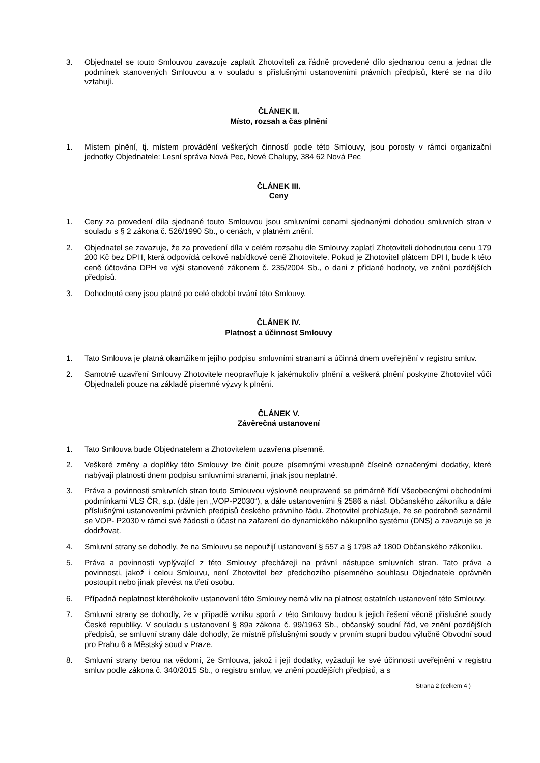3. Objednatel se touto Smlouvou zavazuje zaplatit Zhotoviteli za řádně provedené dílo sjednanou cenu a jednat dle podmínek stanovených Smlouvou a v souladu s příslušnými ustanoveními právních předpisů, které se na dílo vztahují.
ČLÁNEK II.
Místo, rozsah a čas plnění
1. Místem plnění, tj. místem provádění veškerých činností podle této Smlouvy, jsou porosty v rámci organizační jednotky Objednatele: Lesní správa Nová Pec, Nové Chalupy, 384 62 Nová Pec
ČLÁNEK III.
Ceny
1. Ceny za provedení díla sjednané touto Smlouvou jsou smluvními cenami sjednanými dohodou smluvních stran v souladu s § 2 zákona č. 526/1990 Sb., o cenách, v platném znění.
2. Objednatel se zavazuje, že za provedení díla v celém rozsahu dle Smlouvy zaplatí Zhotoviteli dohodnutou cenu 179 200 Kč bez DPH, která odpovídá celkové nabídkové ceně Zhotovitele. Pokud je Zhotovitel plátcem DPH, bude k této ceně účtována DPH ve výši stanovené zákonem č. 235/2004 Sb., o dani z přidané hodnoty, ve znění pozdějších předpisů.
3. Dohodnuté ceny jsou platné po celé období trvání této Smlouvy.
ČLÁNEK IV.
Platnost a účinnost Smlouvy
1. Tato Smlouva je platná okamžikem jejího podpisu smluvními stranami a účinná dnem uveřejnění v registru smluv.
2. Samotné uzavření Smlouvy Zhotovitele neopravňuje k jakémukoliv plnění a veškerá plnění poskytne Zhotovitel vůči Objednateli pouze na základě písemné výzvy k plnění.
ČLÁNEK V.
Závěrečná ustanovení
1. Tato Smlouva bude Objednatelem a Zhotovitelem uzavřena písemně.
2. Veškeré změny a doplňky této Smlouvy lze činit pouze písemnými vzestupně číselně označenými dodatky, které nabývají platnosti dnem podpisu smluvními stranami, jinak jsou neplatné.
3. Práva a povinnosti smluvních stran touto Smlouvou výslovně neupravené se primárně řídí Všeobecnými obchodními podmínkami VLS ČR, s.p. (dále jen „VOP-P2030“), a dále ustanoveními § 2586 a násl. Občanského zákoníku a dále příslušnými ustanoveními právních předpisů českého právního řádu. Zhotovitel prohlašuje, že se podrobně seznámil se VOP- P2030 v rámci své žádosti o účast na zařazení do dynamického nákupního systému (DNS) a zavazuje se je dodržovat.
4. Smluvní strany se dohodly, že na Smlouvu se nepoužijí ustanovení § 557 a § 1798 až 1800 Občanského zákoníku.
5. Práva a povinnosti vyplývající z této Smlouvy přecházejí na právní nástupce smluvních stran. Tato práva a povinnosti, jakož i celou Smlouvu, není Zhotovitel bez předchozího písemného souhlasu Objednatele oprávněn postoupit nebo jinak převést na třetí osobu.
6. Případná neplatnost kteréhokoliv ustanovení této Smlouvy nemá vliv na platnost ostatních ustanovení této Smlouvy.
7. Smluvní strany se dohodly, že v případě vzniku sporů z této Smlouvy budou k jejich řešení věcně příslušné soudy České republiky. V souladu s ustanovení § 89a zákona č. 99/1963 Sb., občanský soudní řád, ve znění pozdějších předpisů, se smluvní strany dále dohodly, že místně příslušnými soudy v prvním stupni budou výlučně Obvodní soud pro Prahu 6 a Městský soud v Praze.
8. Smluvní strany berou na vědomí, že Smlouva, jakož i její dodatky, vyžadují ke své účinnosti uveřejnění v registru smluv podle zákona č. 340/2015 Sb., o registru smluv, ve znění pozdějších předpisů, a s
Strana 2 (celkem 4 )